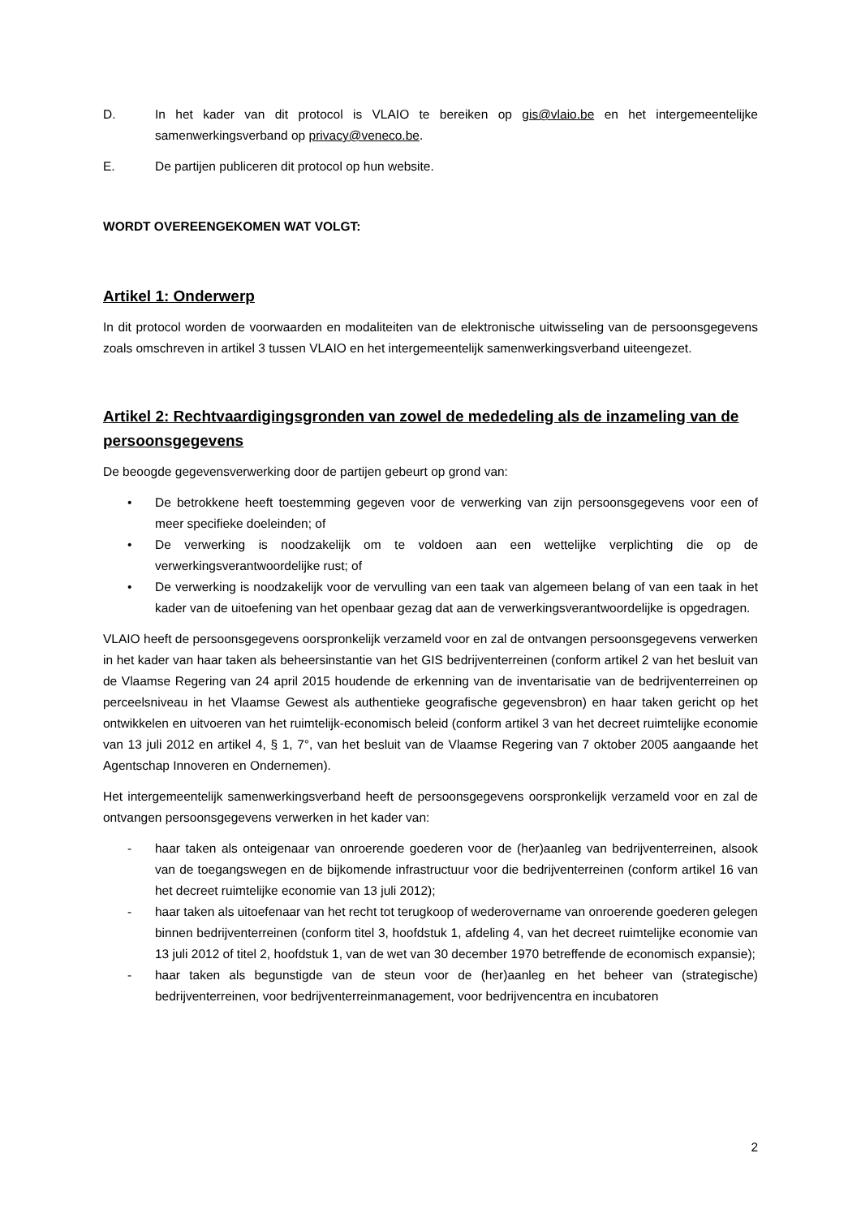D. In het kader van dit protocol is VLAIO te bereiken op gis@vlaio.be en het intergemeentelijke samenwerkingsverband op privacy@veneco.be.
E. De partijen publiceren dit protocol op hun website.
WORDT OVEREENGEKOMEN WAT VOLGT:
Artikel 1: Onderwerp
In dit protocol worden de voorwaarden en modaliteiten van de elektronische uitwisseling van de persoonsgegevens zoals omschreven in artikel 3 tussen VLAIO en het intergemeentelijk samenwerkingsverband uiteengezet.
Artikel 2: Rechtvaardigingsgronden van zowel de mededeling als de inzameling van de persoonsgegevens
De beoogde gegevensverwerking door de partijen gebeurt op grond van:
• De betrokkene heeft toestemming gegeven voor de verwerking van zijn persoonsgegevens voor een of meer specifieke doeleinden; of
• De verwerking is noodzakelijk om te voldoen aan een wettelijke verplichting die op de verwerkingsverantwoordelijke rust; of
• De verwerking is noodzakelijk voor de vervulling van een taak van algemeen belang of van een taak in het kader van de uitoefening van het openbaar gezag dat aan de verwerkingsverantwoordelijke is opgedragen.
VLAIO heeft de persoonsgegevens oorspronkelijk verzameld voor en zal de ontvangen persoonsgegevens verwerken in het kader van haar taken als beheersinstantie van het GIS bedrijventerreinen (conform artikel 2 van het besluit van de Vlaamse Regering van 24 april 2015 houdende de erkenning van de inventarisatie van de bedrijventerreinen op perceelsniveau in het Vlaamse Gewest als authentieke geografische gegevensbron) en haar taken gericht op het ontwikkelen en uitvoeren van het ruimtelijk-economisch beleid (conform artikel 3 van het decreet ruimtelijke economie van 13 juli 2012 en artikel 4, § 1, 7°, van het besluit van de Vlaamse Regering van 7 oktober 2005 aangaande het Agentschap Innoveren en Ondernemen).
Het intergemeentelijk samenwerkingsverband heeft de persoonsgegevens oorspronkelijk verzameld voor en zal de ontvangen persoonsgegevens verwerken in het kader van:
- haar taken als onteigenaar van onroerende goederen voor de (her)aanleg van bedrijventerreinen, alsook van de toegangswegen en de bijkomende infrastructuur voor die bedrijventerreinen (conform artikel 16 van het decreet ruimtelijke economie van 13 juli 2012);
- haar taken als uitoefenaar van het recht tot terugkoop of wederovername van onroerende goederen gelegen binnen bedrijventerreinen (conform titel 3, hoofdstuk 1, afdeling 4, van het decreet ruimtelijke economie van 13 juli 2012 of titel 2, hoofdstuk 1, van de wet van 30 december 1970 betreffende de economisch expansie);
- haar taken als begunstigde van de steun voor de (her)aanleg en het beheer van (strategische) bedrijventerreinen, voor bedrijventerreinmanagement, voor bedrijvencentra en incubatoren
2